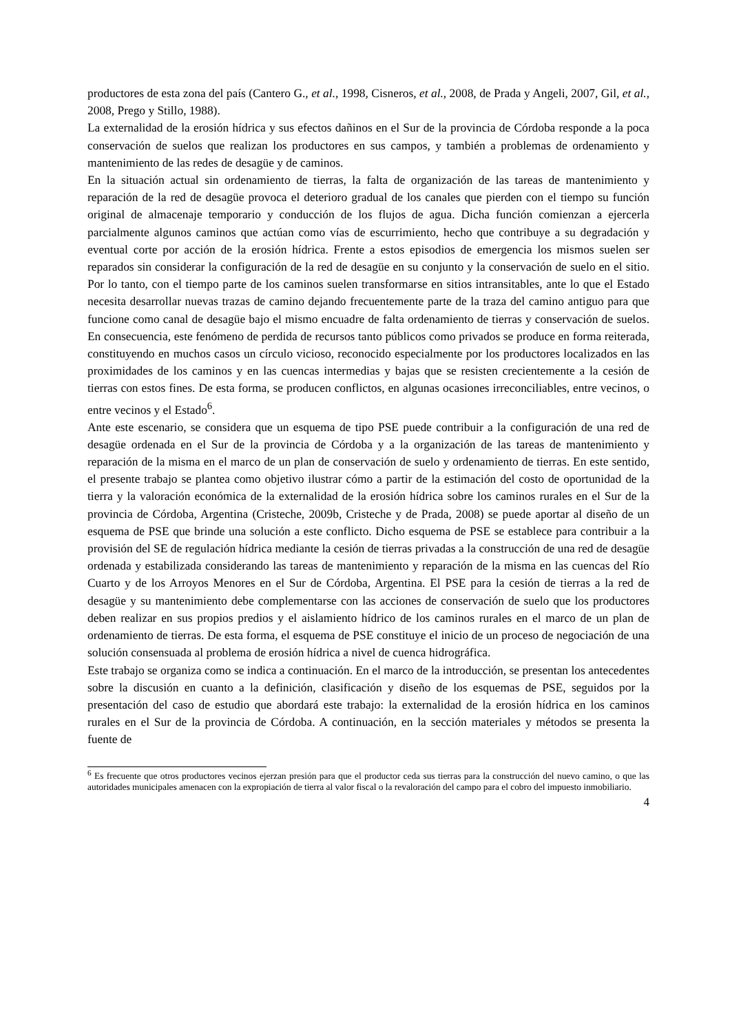productores de esta zona del país (Cantero G., et al., 1998, Cisneros, et al., 2008, de Prada y Angeli, 2007, Gil, et al., 2008, Prego y Stillo, 1988).
La externalidad de la erosión hídrica y sus efectos dañinos en el Sur de la provincia de Córdoba responde a la poca conservación de suelos que realizan los productores en sus campos, y también a problemas de ordenamiento y mantenimiento de las redes de desagüe y de caminos.
En la situación actual sin ordenamiento de tierras, la falta de organización de las tareas de mantenimiento y reparación de la red de desagüe provoca el deterioro gradual de los canales que pierden con el tiempo su función original de almacenaje temporario y conducción de los flujos de agua. Dicha función comienzan a ejercerla parcialmente algunos caminos que actúan como vías de escurrimiento, hecho que contribuye a su degradación y eventual corte por acción de la erosión hídrica. Frente a estos episodios de emergencia los mismos suelen ser reparados sin considerar la configuración de la red de desagüe en su conjunto y la conservación de suelo en el sitio. Por lo tanto, con el tiempo parte de los caminos suelen transformarse en sitios intransitables, ante lo que el Estado necesita desarrollar nuevas trazas de camino dejando frecuentemente parte de la traza del camino antiguo para que funcione como canal de desagüe bajo el mismo encuadre de falta ordenamiento de tierras y conservación de suelos. En consecuencia, este fenómeno de perdida de recursos tanto públicos como privados se produce en forma reiterada, constituyendo en muchos casos un círculo vicioso, reconocido especialmente por los productores localizados en las proximidades de los caminos y en las cuencas intermedias y bajas que se resisten crecientemente a la cesión de tierras con estos fines. De esta forma, se producen conflictos, en algunas ocasiones irreconciliables, entre vecinos, o entre vecinos y el Estado<sup>6</sup>.
Ante este escenario, se considera que un esquema de tipo PSE puede contribuir a la configuración de una red de desagüe ordenada en el Sur de la provincia de Córdoba y a la organización de las tareas de mantenimiento y reparación de la misma en el marco de un plan de conservación de suelo y ordenamiento de tierras. En este sentido, el presente trabajo se plantea como objetivo ilustrar cómo a partir de la estimación del costo de oportunidad de la tierra y la valoración económica de la externalidad de la erosión hídrica sobre los caminos rurales en el Sur de la provincia de Córdoba, Argentina (Cristeche, 2009b, Cristeche y de Prada, 2008) se puede aportar al diseño de un esquema de PSE que brinde una solución a este conflicto. Dicho esquema de PSE se establece para contribuir a la provisión del SE de regulación hídrica mediante la cesión de tierras privadas a la construcción de una red de desagüe ordenada y estabilizada considerando las tareas de mantenimiento y reparación de la misma en las cuencas del Río Cuarto y de los Arroyos Menores en el Sur de Córdoba, Argentina. El PSE para la cesión de tierras a la red de desagüe y su mantenimiento debe complementarse con las acciones de conservación de suelo que los productores deben realizar en sus propios predios y el aislamiento hídrico de los caminos rurales en el marco de un plan de ordenamiento de tierras. De esta forma, el esquema de PSE constituye el inicio de un proceso de negociación de una solución consensuada al problema de erosión hídrica a nivel de cuenca hidrográfica.
Este trabajo se organiza como se indica a continuación. En el marco de la introducción, se presentan los antecedentes sobre la discusión en cuanto a la definición, clasificación y diseño de los esquemas de PSE, seguidos por la presentación del caso de estudio que abordará este trabajo: la externalidad de la erosión hídrica en los caminos rurales en el Sur de la provincia de Córdoba. A continuación, en la sección materiales y métodos se presenta la fuente de
<sup>6</sup> Es frecuente que otros productores vecinos ejerzan presión para que el productor ceda sus tierras para la construcción del nuevo camino, o que las autoridades municipales amenacen con la expropiación de tierra al valor fiscal o la revaloración del campo para el cobro del impuesto inmobiliario.
4